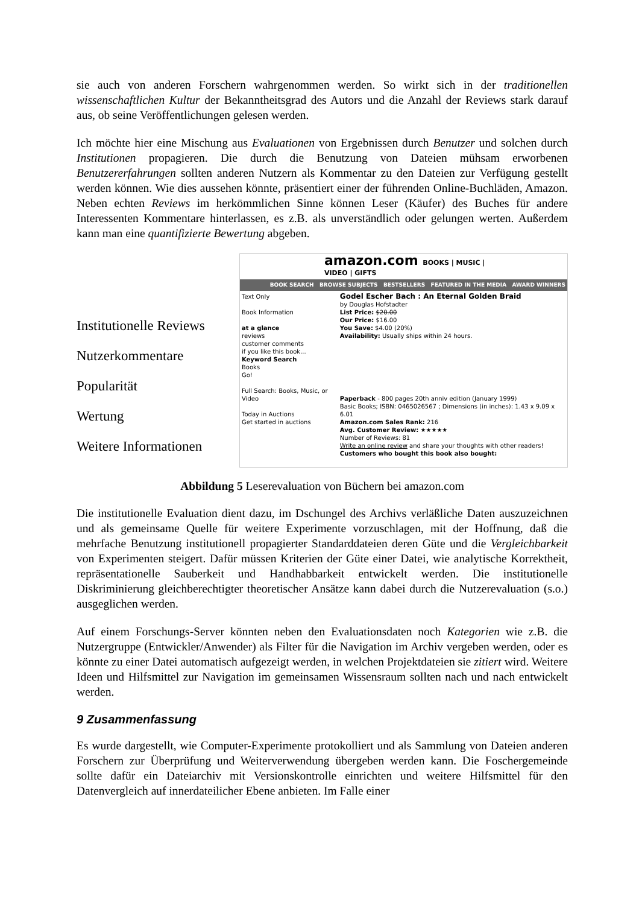sie auch von anderen Forschern wahrgenommen werden. So wirkt sich in der traditionellen wissenschaftlichen Kultur der Bekanntheitsgrad des Autors und die Anzahl der Reviews stark darauf aus, ob seine Veröffentlichungen gelesen werden.
Ich möchte hier eine Mischung aus Evaluationen von Ergebnissen durch Benutzer und solchen durch Institutionen propagieren. Die durch die Benutzung von Dateien mühsam erworbenen Benutzererfahrungen sollten anderen Nutzern als Kommentar zu den Dateien zur Verfügung gestellt werden können. Wie dies aussehen könnte, präsentiert einer der führenden Online-Buchläden, Amazon. Neben echten Reviews im herkömmlichen Sinne können Leser (Käufer) des Buches für andere Interessenten Kommentare hinterlassen, es z.B. als unverständlich oder gelungen werten. Außerdem kann man eine quantifizierte Bewertung abgeben.
Institutionelle Reviews
Nutzerkommentare
Popularität
Wertung
Weitere Informationen
amazon.com BOOKS | MUSIC | VIDEO | GIFTS
BOOK SEARCH BROWSE SUBJECTS BESTSELLERS FEATURED IN THE MEDIA AWARD WINNERS
Text Only
Book Information
at a glance
reviews
customer comments
if you like this book...
Keyword Search
Books
Go!
Full Search: Books, Music, or Video
Today in Auctions
Get started in auctions
Godel Escher Bach : An Eternal Golden Braid
by Douglas Hofstadter
List Price: $20.00
Our Price: $16.00
You Save: $4.00 (20%)
Availability: Usually ships within 24 hours.
Paperback - 800 pages 20th anniv edition (January 1999)
Basic Books; ISBN: 0465026567 ; Dimensions (in inches): 1.43 x 9.09 x 6.01
Amazon.com Sales Rank: 216
Avg. Customer Review: ★★★★★
Number of Reviews: 81
Write an online review and share your thoughts with other readers!
Customers who bought this book also bought:
Abbildung 5 Leserevaluation von Büchern bei amazon.com
Die institutionelle Evaluation dient dazu, im Dschungel des Archivs verläßliche Daten auszuzeichnen und als gemeinsame Quelle für weitere Experimente vorzuschlagen, mit der Hoffnung, daß die mehrfache Benutzung institutionell propagierter Standarddateien deren Güte und die Vergleichbarkeit von Experimenten steigert. Dafür müssen Kriterien der Güte einer Datei, wie analytische Korrektheit, repräsentationelle Sauberkeit und Handhabbarkeit entwickelt werden. Die institutionelle Diskriminierung gleichberechtigter theoretischer Ansätze kann dabei durch die Nutzerevaluation (s.o.) ausgeglichen werden.
Auf einem Forschungs-Server könnten neben den Evaluationsdaten noch Kategorien wie z.B. die Nutzergruppe (Entwickler/Anwender) als Filter für die Navigation im Archiv vergeben werden, oder es könnte zu einer Datei automatisch aufgezeigt werden, in welchen Projektdateien sie zitiert wird. Weitere Ideen und Hilfsmittel zur Navigation im gemeinsamen Wissensraum sollten nach und nach entwickelt werden.
9 Zusammenfassung
Es wurde dargestellt, wie Computer-Experimente protokolliert und als Sammlung von Dateien anderen Forschern zur Überprüfung und Weiterverwendung übergeben werden kann. Die Foschergemeinde sollte dafür ein Dateiarchiv mit Versionskontrolle einrichten und weitere Hilfsmittel für den Datenvergleich auf innerdateilicher Ebene anbieten. Im Falle einer